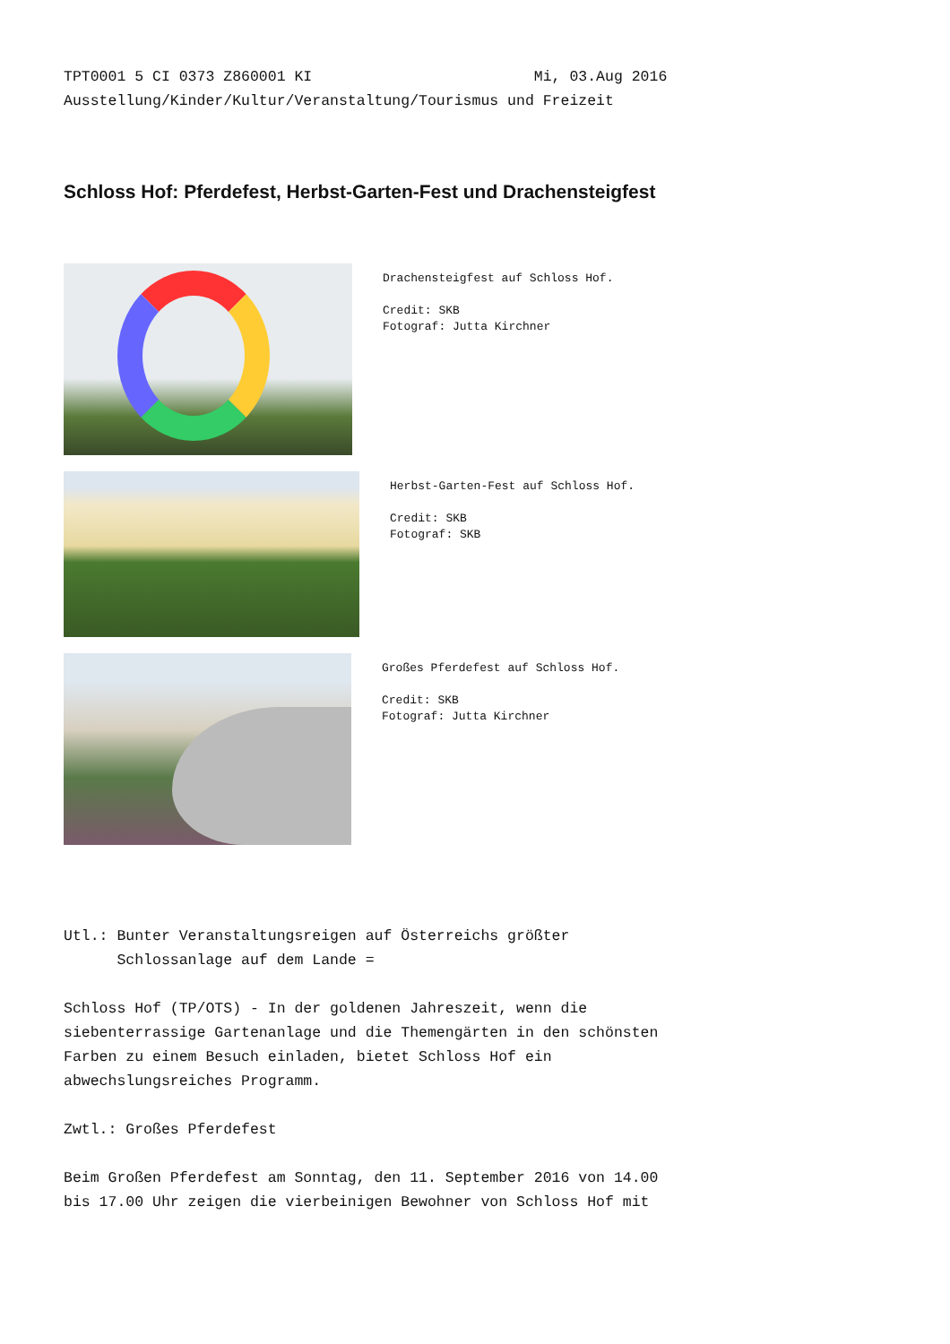TPT0001 5 CI 0373 Z860001 KI Mi, 03.Aug 2016 Ausstellung/Kinder/Kultur/Veranstaltung/Tourismus und Freizeit
Schloss Hof: Pferdefest, Herbst-Garten-Fest und Drachensteigfest
Drachensteigfest auf Schloss Hof. Credit: SKB Fotograf: Jutta Kirchner
Herbst-Garten-Fest auf Schloss Hof. Credit: SKB Fotograf: SKB
Großes Pferdefest auf Schloss Hof. Credit: SKB Fotograf: Jutta Kirchner
Utl.: Bunter Veranstaltungsreigen auf Österreichs größter Schlossanlage auf dem Lande = Schloss Hof (TP/OTS) - In der goldenen Jahreszeit, wenn die siebenterrassige Gartenanlage und die Themengärten in den schönsten Farben zu einem Besuch einladen, bietet Schloss Hof ein abwechslungsreiches Programm. Zwtl.: Großes Pferdefest Beim Großen Pferdefest am Sonntag, den 11. September 2016 von 14.00 bis 17.00 Uhr zeigen die vierbeinigen Bewohner von Schloss Hof mit